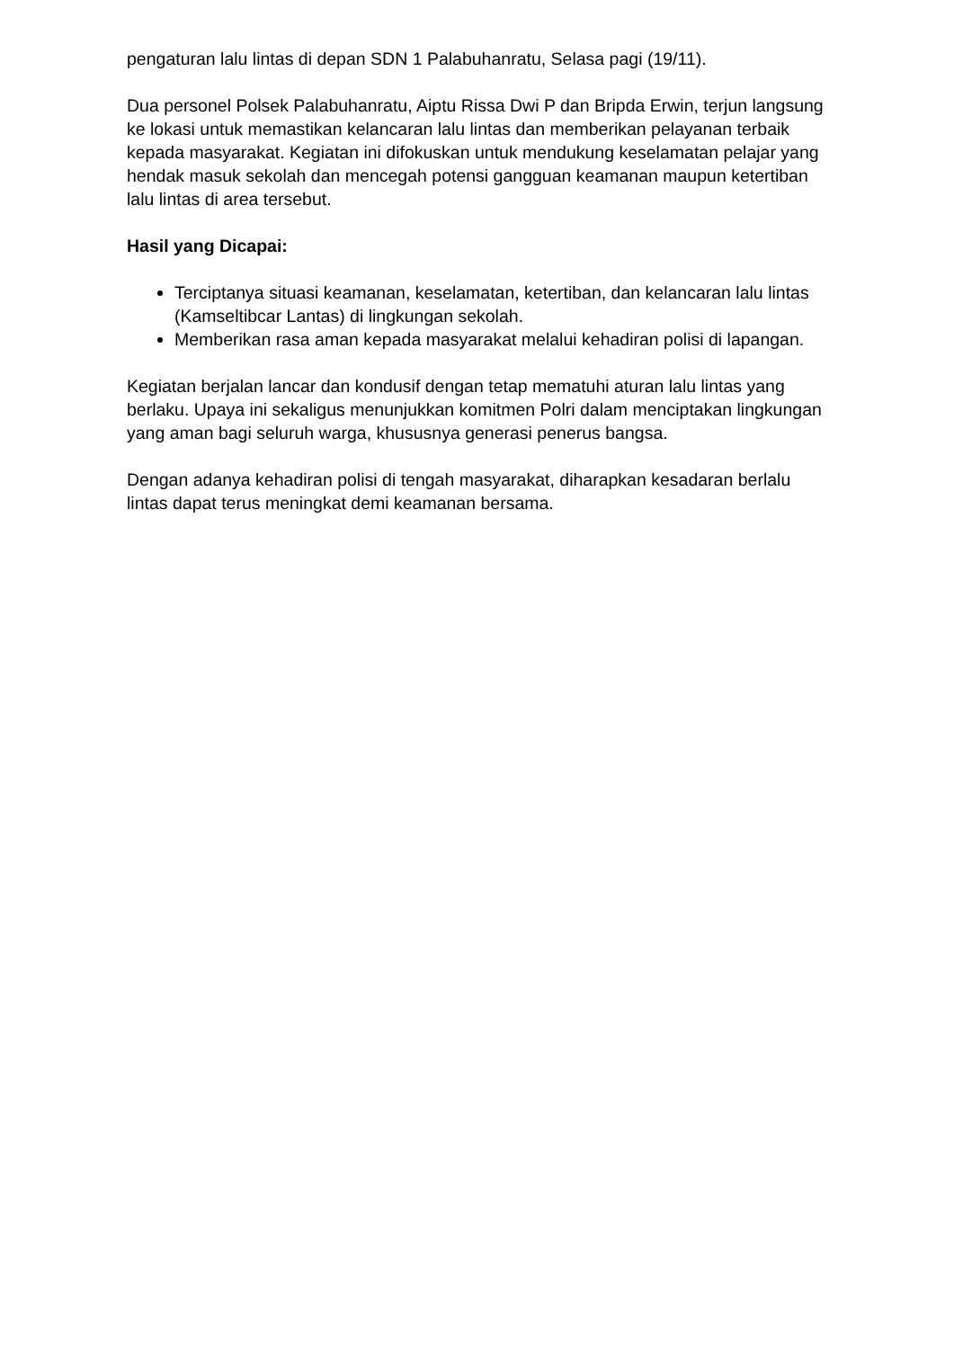pengaturan lalu lintas di depan SDN 1 Palabuhanratu, Selasa pagi (19/11).
Dua personel Polsek Palabuhanratu, Aiptu Rissa Dwi P dan Bripda Erwin, terjun langsung ke lokasi untuk memastikan kelancaran lalu lintas dan memberikan pelayanan terbaik kepada masyarakat. Kegiatan ini difokuskan untuk mendukung keselamatan pelajar yang hendak masuk sekolah dan mencegah potensi gangguan keamanan maupun ketertiban lalu lintas di area tersebut.
Hasil yang Dicapai:
Terciptanya situasi keamanan, keselamatan, ketertiban, dan kelancaran lalu lintas (Kamseltibcar Lantas) di lingkungan sekolah.
Memberikan rasa aman kepada masyarakat melalui kehadiran polisi di lapangan.
Kegiatan berjalan lancar dan kondusif dengan tetap mematuhi aturan lalu lintas yang berlaku. Upaya ini sekaligus menunjukkan komitmen Polri dalam menciptakan lingkungan yang aman bagi seluruh warga, khususnya generasi penerus bangsa.
Dengan adanya kehadiran polisi di tengah masyarakat, diharapkan kesadaran berlalu lintas dapat terus meningkat demi keamanan bersama.